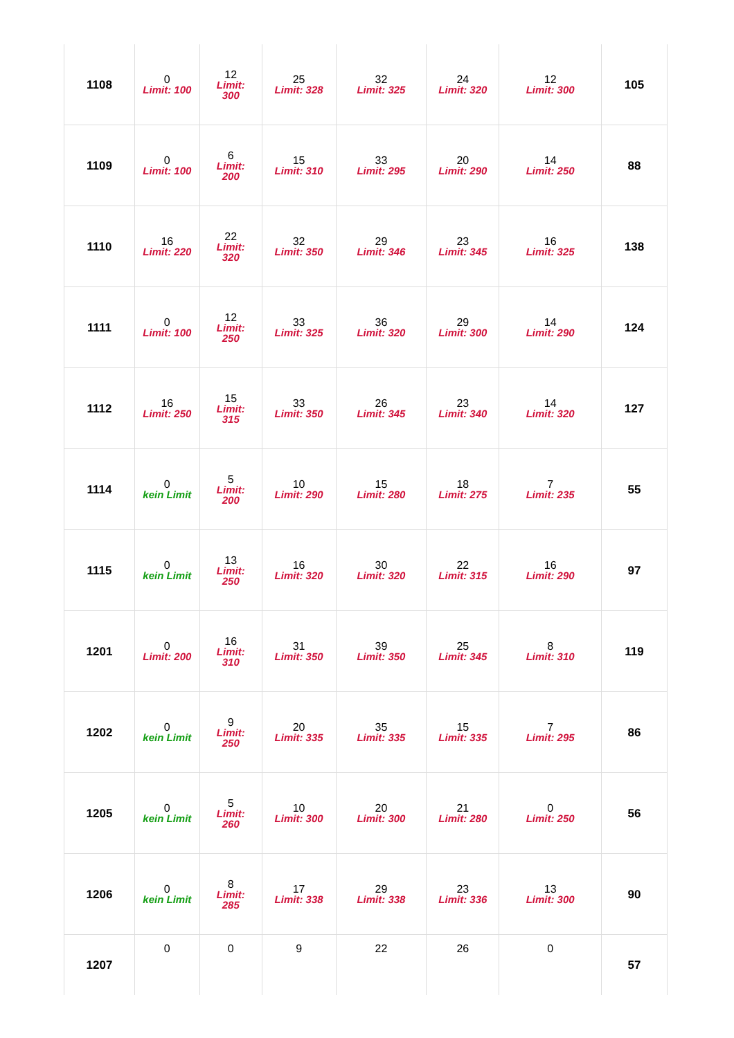| 1108 | 0 Limit: 100 | 12 Limit: 300 | 25 Limit: 328 | 32 Limit: 325 | 24 Limit: 320 | 12 Limit: 300 | 105 |
| 1109 | 0 Limit: 100 | 6 Limit: 200 | 15 Limit: 310 | 33 Limit: 295 | 20 Limit: 290 | 14 Limit: 250 | 88 |
| 1110 | 16 Limit: 220 | 22 Limit: 320 | 32 Limit: 350 | 29 Limit: 346 | 23 Limit: 345 | 16 Limit: 325 | 138 |
| 1111 | 0 Limit: 100 | 12 Limit: 250 | 33 Limit: 325 | 36 Limit: 320 | 29 Limit: 300 | 14 Limit: 290 | 124 |
| 1112 | 16 Limit: 250 | 15 Limit: 315 | 33 Limit: 350 | 26 Limit: 345 | 23 Limit: 340 | 14 Limit: 320 | 127 |
| 1114 | 0 kein Limit | 5 Limit: 200 | 10 Limit: 290 | 15 Limit: 280 | 18 Limit: 275 | 7 Limit: 235 | 55 |
| 1115 | 0 kein Limit | 13 Limit: 250 | 16 Limit: 320 | 30 Limit: 320 | 22 Limit: 315 | 16 Limit: 290 | 97 |
| 1201 | 0 Limit: 200 | 16 Limit: 310 | 31 Limit: 350 | 39 Limit: 350 | 25 Limit: 345 | 8 Limit: 310 | 119 |
| 1202 | 0 kein Limit | 9 Limit: 250 | 20 Limit: 335 | 35 Limit: 335 | 15 Limit: 335 | 7 Limit: 295 | 86 |
| 1205 | 0 kein Limit | 5 Limit: 260 | 10 Limit: 300 | 20 Limit: 300 | 21 Limit: 280 | 0 Limit: 250 | 56 |
| 1206 | 0 kein Limit | 8 Limit: 285 | 17 Limit: 338 | 29 Limit: 338 | 23 Limit: 336 | 13 Limit: 300 | 90 |
| 1207 | 0 | 0 | 9 | 22 | 26 | 0 | 57 |